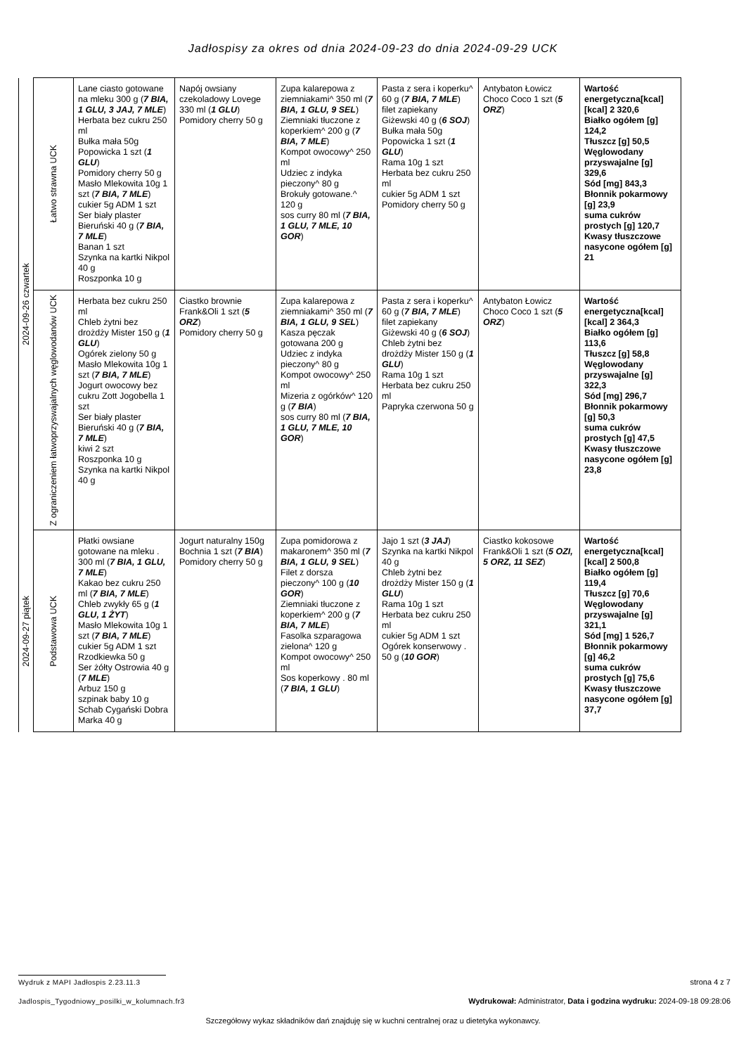Jadłospisy za okres od dnia 2024-09-23 do dnia 2024-09-29 UCK
| 2024-09-26 czwartek | Łatwo strawna UCK | Lane ciasto gotowane na mleku 300 g ( 7 BIA, 1 GLU, 3 JAJ, 7 MLE ) Herbata bez cukru 250 ml Bułka mała 50g Popowicka 1 szt ( 1 GLU ) Pomidory cherry 50 g Masło Mlekowita 10g 1 szt ( 7 BIA, 7 MLE ) cukier 5g ADM 1 szt Ser biały plaster Bieruński 40 g ( 7 BIA, 7 MLE ) Banan 1 szt Szynka na kartki Nikpol 40 g Roszponka 10 g | Napój owsiany czekoladowy Lovege 330 ml ( 1 GLU ) Pomidory cherry 50 g | Zupa kalarepowa z ziemniakami^ 350 ml ( 7 BIA, 1 GLU, 9 SEL ) Ziemniaki tłuczone z koperkiem^ 200 g ( 7 BIA, 7 MLE ) Kompot owocowy^ 250 ml Udziec z indyka pieczony^ 80 g Brokuły gotowane.^ 120 g sos curry 80 ml ( 7 BIA, 1 GLU, 7 MLE, 10 GOR ) | Pasta z sera i koperku^ 60 g ( 7 BIA, 7 MLE ) filet zapiekany Giżewski 40 g ( 6 SOJ ) Bułka mała 50g Popowicka 1 szt ( 1 GLU ) Rama 10g 1 szt Herbata bez cukru 250 ml cukier 5g ADM 1 szt Pomidory cherry 50 g | Antybaton Łowicz Choco Coco 1 szt ( 5 ORZ ) | Wartość energetyczna[kcal] [kcal] 2 320,6 Białko ogółem [g] 124,2 Tłuszcz [g] 50,5 Węglowodany przyswajalne [g] 329,6 Sód [mg] 843,3 Błonnik pokarmowy [g] 23,9 suma cukrów prostych [g] 120,7 Kwasy tłuszczowe nasycone ogółem [g] 21 |
| | Z ograniczeniem łatwoprzyswajalnych węglowodanów UCK | Herbata bez cukru 250 ml Chleb żytni bez drożdży Mister 150 g ( 1 GLU ) Ogórek zielony 50 g Masło Mlekowita 10g 1 szt ( 7 BIA, 7 MLE ) Jogurt owocowy bez cukru Zott Jogobella 1 szt Ser biały plaster Bieruński 40 g ( 7 BIA, 7 MLE ) kiwi 2 szt Roszponka 10 g Szynka na kartki Nikpol 40 g | Ciastko brownie Frank&Oli 1 szt ( 5 ORZ ) Pomidory cherry 50 g | Zupa kalarepowa z ziemniakami^ 350 ml ( 7 BIA, 1 GLU, 9 SEL ) Kasza pęczak gotowana 200 g Udziec z indyka pieczony^ 80 g Kompot owocowy^ 250 ml Mizeria z ogórków^ 120 g ( 7 BIA ) sos curry 80 ml ( 7 BIA, 1 GLU, 7 MLE, 10 GOR ) | Pasta z sera i koperku^ 60 g ( 7 BIA, 7 MLE ) filet zapiekany Giżewski 40 g ( 6 SOJ ) Chleb żytni bez drożdży Mister 150 g ( 1 GLU ) Rama 10g 1 szt Herbata bez cukru 250 ml Papryka czerwona 50 g | Antybaton Łowicz Choco Coco 1 szt ( 5 ORZ ) | Wartość energetyczna[kcal] [kcal] 2 364,3 Białko ogółem [g] 113,6 Tłuszcz [g] 58,8 Węglowodany przyswajalne [g] 322,3 Sód [mg] 296,7 Błonnik pokarmowy [g] 50,3 suma cukrów prostych [g] 47,5 Kwasy tłuszczowe nasycone ogółem [g] 23,8 |
| 2024-09-27 piątek | Podstawowa UCK | Płatki owsiane gotowane na mleku . 300 ml ( 7 BIA, 1 GLU, 7 MLE ) Kakao bez cukru 250 ml ( 7 BIA, 7 MLE ) Chleb zwykły 65 g ( 1 GLU, 1 ŻYT ) Masło Mlekowita 10g 1 szt ( 7 BIA, 7 MLE ) cukier 5g ADM 1 szt Rzodkiewka 50 g Ser żółty Ostrowia 40 g ( 7 MLE ) Arbuz 150 g szpinak baby 10 g Schab Cygański Dobra Marka 40 g | Jogurt naturalny 150g Bochnia 1 szt ( 7 BIA ) Pomidory cherry 50 g | Zupa pomidorowa z makaronem^ 350 ml ( 7 BIA, 1 GLU, 9 SEL ) Filet z dorsza pieczony^ 100 g ( 10 GOR ) Ziemniaki tłuczone z koperkiem^ 200 g ( 7 BIA, 7 MLE ) Fasolka szparagowa zielona^ 120 g Kompot owocowy^ 250 ml Sos koperkowy . 80 ml ( 7 BIA, 1 GLU ) | Jajo 1 szt ( 3 JAJ ) Szynka na kartki Nikpol 40 g Chleb żytni bez drożdży Mister 150 g ( 1 GLU ) Rama 10g 1 szt Herbata bez cukru 250 ml cukier 5g ADM 1 szt Ogórek konserwowy . 50 g ( 10 GOR ) | Ciastko kokosowe Frank&Oli 1 szt ( 5 OZI, 5 ORZ, 11 SEZ ) | Wartość energetyczna[kcal] [kcal] 2 500,8 Białko ogółem [g] 119,4 Tłuszcz [g] 70,6 Węglowodany przyswajalne [g] 321,1 Sód [mg] 1 526,7 Błonnik pokarmowy [g] 46,2 suma cukrów prostych [g] 75,6 Kwasy tłuszczowe nasycone ogółem [g] 37,7 |
Wydruk z MAPI Jadłospis 2.23.11.3
strona 4 z 7
Jadlospis_Tygodniowy_posilki_w_kolumnach.fr3
Wydrukował: Administrator, Data i godzina wydruku: 2024-09-18 09:28:06
Szczegółowy wykaz składników dań znajduję się w kuchni centralnej oraz u dietetyka wykonawcy.